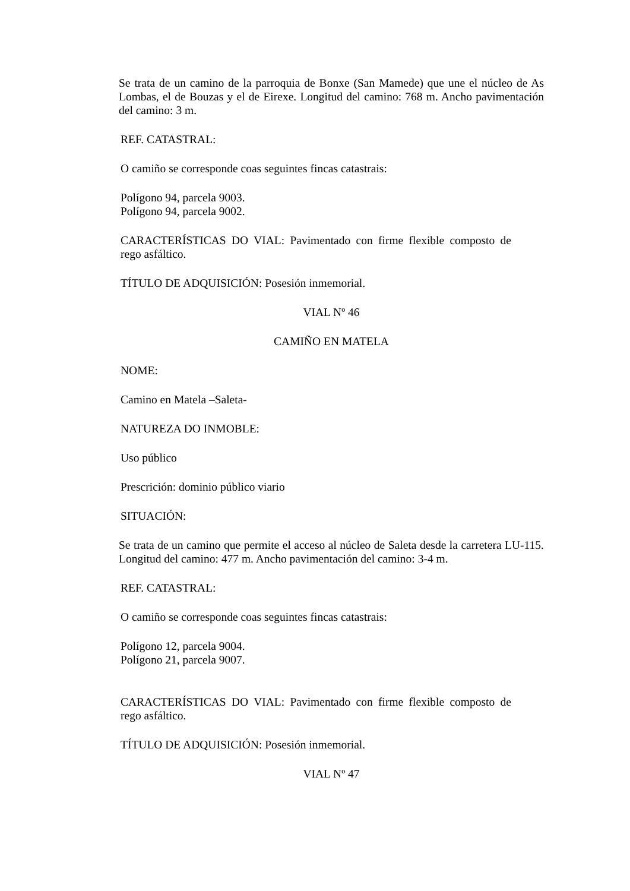Se trata de un camino de la parroquia de Bonxe (San Mamede) que une el núcleo de As Lombas, el de Bouzas y el de Eirexe. Longitud del camino: 768 m. Ancho pavimentación del camino: 3 m.
REF. CATASTRAL:
O camiño se corresponde coas seguintes fincas catastrais:
Polígono 94, parcela 9003.
Polígono 94, parcela 9002.
CARACTERÍSTICAS DO VIAL: Pavimentado con firme flexible composto de rego asfáltico.
TÍTULO DE ADQUISICIÓN: Posesión inmemorial.
VIAL Nº 46
CAMIÑO EN MATELA
NOME:
Camino en Matela –Saleta-
NATUREZA DO INMOBLE:
Uso público
Prescrición: dominio público viario
SITUACIÓN:
Se trata de un camino que permite el acceso al núcleo de Saleta desde la carretera LU-115. Longitud del camino: 477 m. Ancho pavimentación del camino: 3-4 m.
REF. CATASTRAL:
O camiño se corresponde coas seguintes fincas catastrais:
Polígono 12, parcela 9004.
Polígono 21, parcela 9007.
CARACTERÍSTICAS DO VIAL: Pavimentado con firme flexible composto de rego asfáltico.
TÍTULO DE ADQUISICIÓN: Posesión inmemorial.
VIAL Nº 47